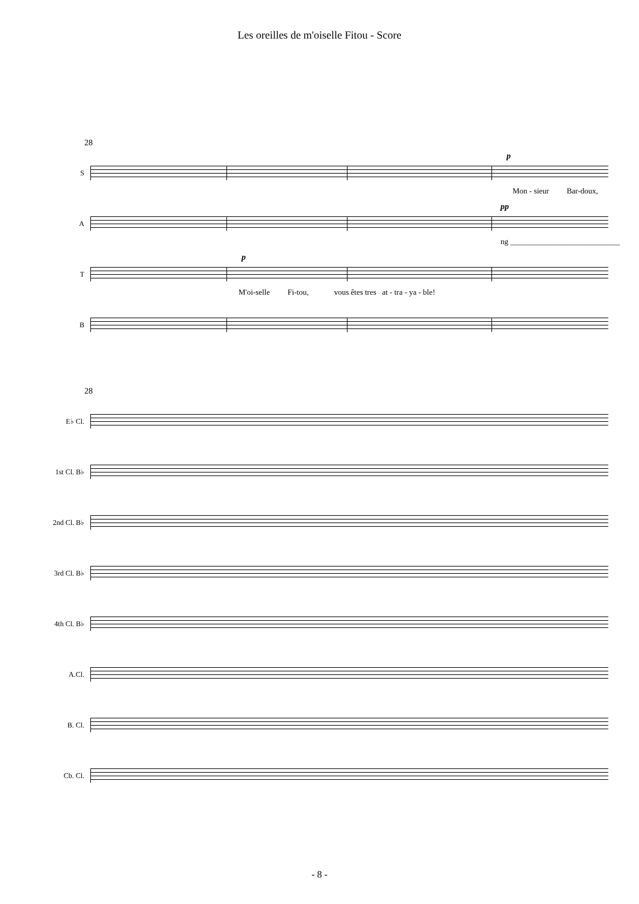Les oreilles de m'oiselle Fitou - Score
28
S
p
Mon - sieur Bar-doux,
A
pp
ng ____________________________
T
p
M'oi-selle Fi-tou, vous êtes tres at - tra - ya - ble!
B
28
E♭ Cl.
1st Cl. B♭
2nd Cl. B♭
3rd Cl. B♭
4th Cl. B♭
A.Cl.
B. Cl.
Cb. Cl.
- 8 -